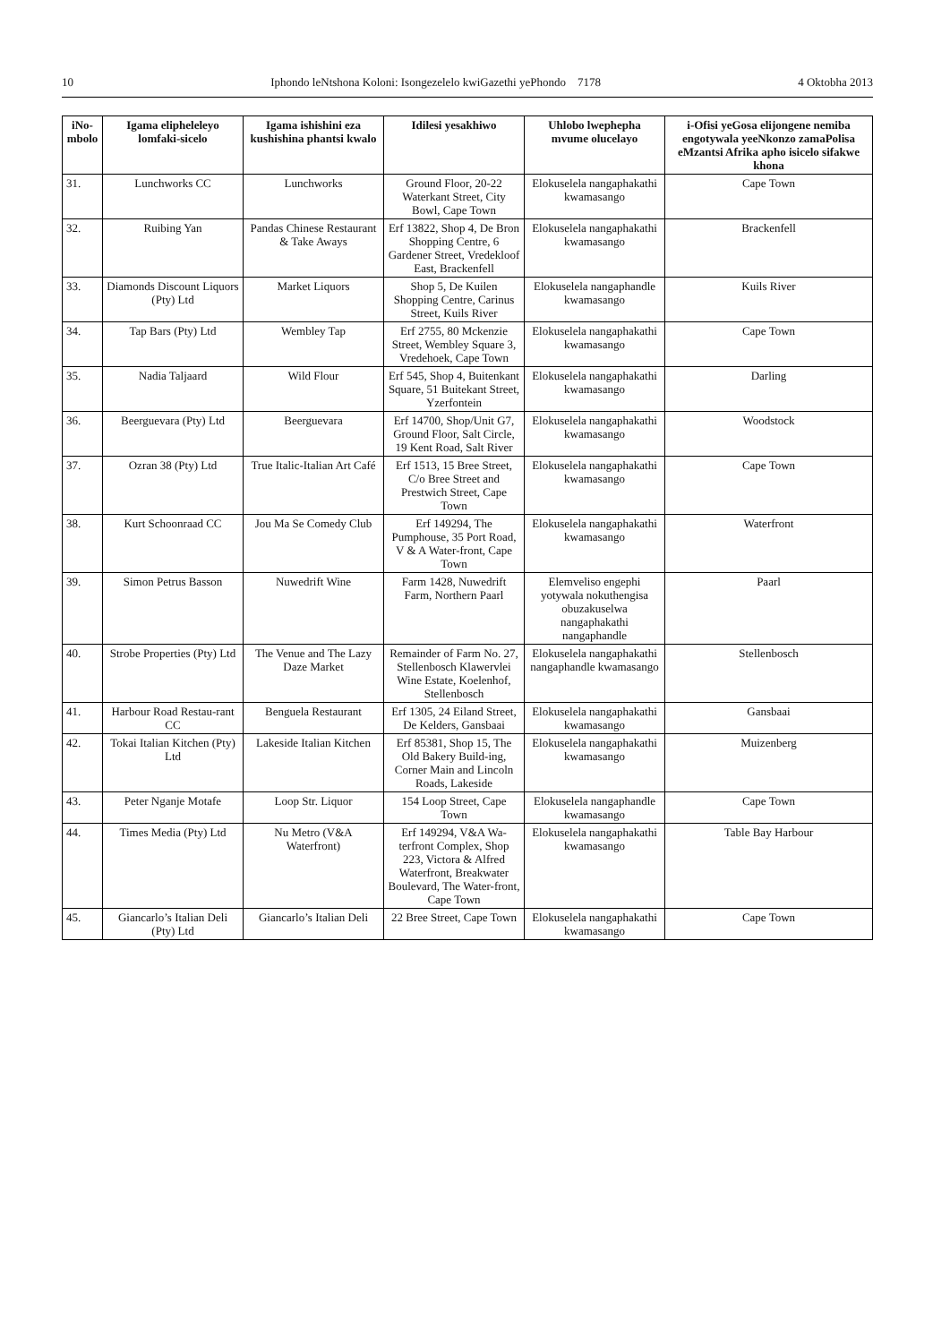10 Iphondo leNtshona Koloni: Isongezelelo kwiGazethi yePhondo 7178 4 Oktobha 2013
| iNo-mbolo | Igama elipheleleyo lomfaki-sicelo | Igama ishishini eza kushishina phantsi kwalo | Idilesi yesakhiwo | Uhlobo lwephepha mvume olucelayo | i-Ofisi yeGosa elijongene nemiba engotywala yeeNkonzo zamaPolisa eMzantsi Afrika apho isicelo sifakwe khona |
| --- | --- | --- | --- | --- | --- |
| 31. | Lunchworks CC | Lunchworks | Ground Floor, 20-22 Waterkant Street, City Bowl, Cape Town | Elokuselela nangaphakathi kwamasango | Cape Town |
| 32. | Ruibing Yan | Pandas Chinese Restaurant & Take Aways | Erf 13822, Shop 4, De Bron Shopping Centre, 6 Gardener Street, Vredekloof East, Brackenfell | Elokuselela nangaphakathi kwamasango | Brackenfell |
| 33. | Diamonds Discount Liquors (Pty) Ltd | Market Liquors | Shop 5, De Kuilen Shopping Centre, Carinus Street, Kuils River | Elokuselela nangaphandle kwamasango | Kuils River |
| 34. | Tap Bars (Pty) Ltd | Wembley Tap | Erf 2755, 80 Mckenzie Street, Wembley Square 3, Vredehoek, Cape Town | Elokuselela nangaphakathi kwamasango | Cape Town |
| 35. | Nadia Taljaard | Wild Flour | Erf 545, Shop 4, Buitenkant Square, 51 Buitekant Street, Yzerfontein | Elokuselela nangaphakathi kwamasango | Darling |
| 36. | Beerguevara (Pty) Ltd | Beerguevara | Erf 14700, Shop/Unit G7, Ground Floor, Salt Circle, 19 Kent Road, Salt River | Elokuselela nangaphakathi kwamasango | Woodstock |
| 37. | Ozran 38 (Pty) Ltd | True Italic-Italian Art Café | Erf 1513, 15 Bree Street, C/o Bree Street and Prestwich Street, Cape Town | Elokuselela nangaphakathi kwamasango | Cape Town |
| 38. | Kurt Schoonraad CC | Jou Ma Se Comedy Club | Erf 149294, The Pumphouse, 35 Port Road, V & A Water-front, Cape Town | Elokuselela nangaphakathi kwamasango | Waterfront |
| 39. | Simon Petrus Basson | Nuwedrift Wine | Farm 1428, Nuwedrift Farm, Northern Paarl | Elemveliso engephi yotywala nokuthengisa obuzakuselwa nangaphakathi nangaphandle | Paarl |
| 40. | Strobe Properties (Pty) Ltd | The Venue and The Lazy Daze Market | Remainder of Farm No. 27, Stellenbosch Klawervlei Wine Estate, Koelenhof, Stellenbosch | Elokuselela nangaphakathi nangaphandle kwamasango | Stellenbosch |
| 41. | Harbour Road Restau-rant CC | Benguela Restaurant | Erf 1305, 24 Eiland Street, De Kelders, Gansbaai | Elokuselela nangaphakathi kwamasango | Gansbaai |
| 42. | Tokai Italian Kitchen (Pty) Ltd | Lakeside Italian Kitchen | Erf 85381, Shop 15, The Old Bakery Build-ing, Corner Main and Lincoln Roads, Lakeside | Elokuselela nangaphakathi kwamasango | Muizenberg |
| 43. | Peter Nganje Motafe | Loop Str. Liquor | 154 Loop Street, Cape Town | Elokuselela nangaphandle kwamasango | Cape Town |
| 44. | Times Media (Pty) Ltd | Nu Metro (V&A Waterfront) | Erf 149294, V&A Wa-terfront Complex, Shop 223, Victora & Alfred Waterfront, Breakwater Boulevard, The Water-front, Cape Town | Elokuselela nangaphakathi kwamasango | Table Bay Harbour |
| 45. | Giancarlo’s Italian Deli (Pty) Ltd | Giancarlo’s Italian Deli | 22 Bree Street, Cape Town | Elokuselela nangaphakathi kwamasango | Cape Town |